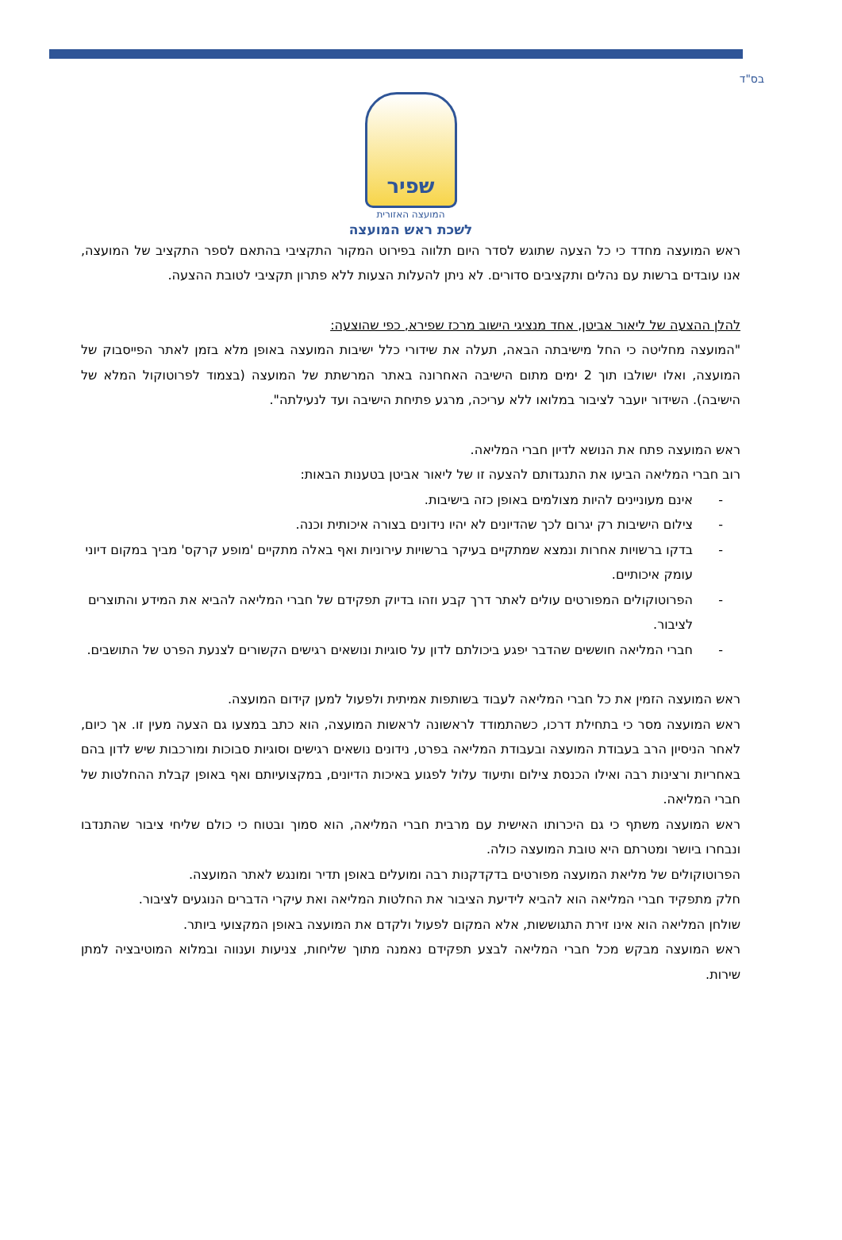בס"ד
שפיר
המועצה האזורית
לשכת ראש המועצה
ראש המועצה מחדד כי כל הצעה שתוגש לסדר היום תלווה בפירוט המקור התקציבי בהתאם לספר התקציב של המועצה, אנו עובדים ברשות עם נהלים ותקציבים סדורים. לא ניתן להעלות הצעות ללא פתרון תקציבי לטובת ההצעה.
להלן ההצעה של ליאור אביטן, אחד מנציגי הישוב מרכז שפירא, כפי שהוצעה:
"המועצה מחליטה כי החל מישיבתה הבאה, תעלה את שידורי כלל ישיבות המועצה באופן מלא בזמן לאתר הפייסבוק של המועצה, ואלו ישולבו תוך 2 ימים מתום הישיבה האחרונה באתר המרשתת של המועצה (בצמוד לפרוטוקול המלא של הישיבה). השידור יועבר לציבור במלואו ללא עריכה, מרגע פתיחת הישיבה ועד לנעילתה".
ראש המועצה פתח את הנושא לדיון חברי המליאה.
רוב חברי המליאה הביעו את התנגדותם להצעה זו של ליאור אביטן בטענות הבאות:
- אינם מעוניינים להיות מצולמים באופן כזה בישיבות.
- צילום הישיבות רק יגרום לכך שהדיונים לא יהיו נידונים בצורה איכותית וכנה.
- בדקו ברשויות אחרות ונמצא שמתקיים בעיקר ברשויות עירוניות ואף באלה מתקיים 'מופע קרקס' מביך במקום דיוני עומק איכותיים.
- הפרוטוקולים המפורטים עולים לאתר דרך קבע וזהו בדיוק תפקידם של חברי המליאה להביא את המידע והתוצרים לציבור.
- חברי המליאה חוששים שהדבר יפגע ביכולתם לדון על סוגיות ונושאים רגישים הקשורים לצנעת הפרט של התושבים.
ראש המועצה הזמין את כל חברי המליאה לעבוד בשותפות אמיתית ולפעול למען קידום המועצה.
ראש המועצה מסר כי בתחילת דרכו, כשהתמודד לראשונה לראשות המועצה, הוא כתב במצעו גם הצעה מעין זו. אך כיום, לאחר הניסיון הרב בעבודת המועצה ובעבודת המליאה בפרט, נידונים נושאים רגישים וסוגיות סבוכות ומורכבות שיש לדון בהם באחריות ורצינות רבה ואילו הכנסת צילום ותיעוד עלול לפגוע באיכות הדיונים, במקצועיותם ואף באופן קבלת ההחלטות של חברי המליאה.
ראש המועצה משתף כי גם היכרותו האישית עם מרבית חברי המליאה, הוא סמוך ובטוח כי כולם שליחי ציבור שהתנדבו ונבחרו ביושר ומטרתם היא טובת המועצה כולה.
הפרוטוקולים של מליאת המועצה מפורטים בדקדקנות רבה ומועלים באופן תדיר ומונגש לאתר המועצה.
חלק מתפקיד חברי המליאה הוא להביא לידיעת הציבור את החלטות המליאה ואת עיקרי הדברים הנוגעים לציבור.
שולחן המליאה הוא אינו זירת התגוששות, אלא המקום לפעול ולקדם את המועצה באופן המקצועי ביותר.
ראש המועצה מבקש מכל חברי המליאה לבצע תפקידם נאמנה מתוך שליחות, צניעות וענווה ובמלוא המוטיבציה למתן שירות.